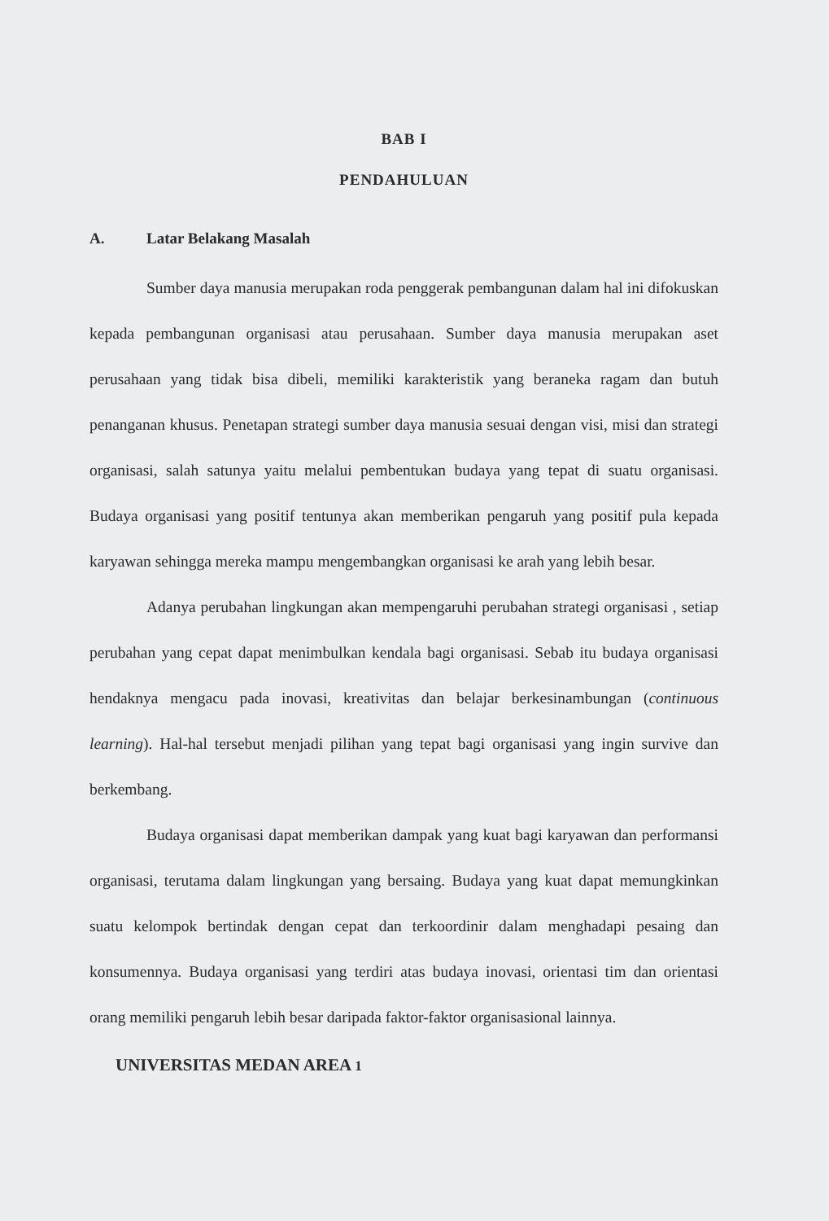BAB I
PENDAHULUAN
A. Latar Belakang Masalah
Sumber daya manusia merupakan roda penggerak pembangunan dalam hal ini difokuskan kepada pembangunan organisasi atau perusahaan. Sumber daya manusia merupakan aset perusahaan yang tidak bisa dibeli, memiliki karakteristik yang beraneka ragam dan butuh penanganan khusus. Penetapan strategi sumber daya manusia sesuai dengan visi, misi dan strategi organisasi, salah satunya yaitu melalui pembentukan budaya yang tepat di suatu organisasi. Budaya organisasi yang positif tentunya akan memberikan pengaruh yang positif pula kepada karyawan sehingga mereka mampu mengembangkan organisasi ke arah yang lebih besar.
Adanya perubahan lingkungan akan mempengaruhi perubahan strategi organisasi , setiap perubahan yang cepat dapat menimbulkan kendala bagi organisasi. Sebab itu budaya organisasi hendaknya mengacu pada inovasi, kreativitas dan belajar berkesinambungan (continuous learning). Hal-hal tersebut menjadi pilihan yang tepat bagi organisasi yang ingin survive dan berkembang.
Budaya organisasi dapat memberikan dampak yang kuat bagi karyawan dan performansi organisasi, terutama dalam lingkungan yang bersaing. Budaya yang kuat dapat memungkinkan suatu kelompok bertindak dengan cepat dan terkoordinir dalam menghadapi pesaing dan konsumennya. Budaya organisasi yang terdiri atas budaya inovasi, orientasi tim dan orientasi orang memiliki pengaruh lebih besar daripada faktor-faktor organisasional lainnya.
UNIVERSITAS MEDAN AREA 1